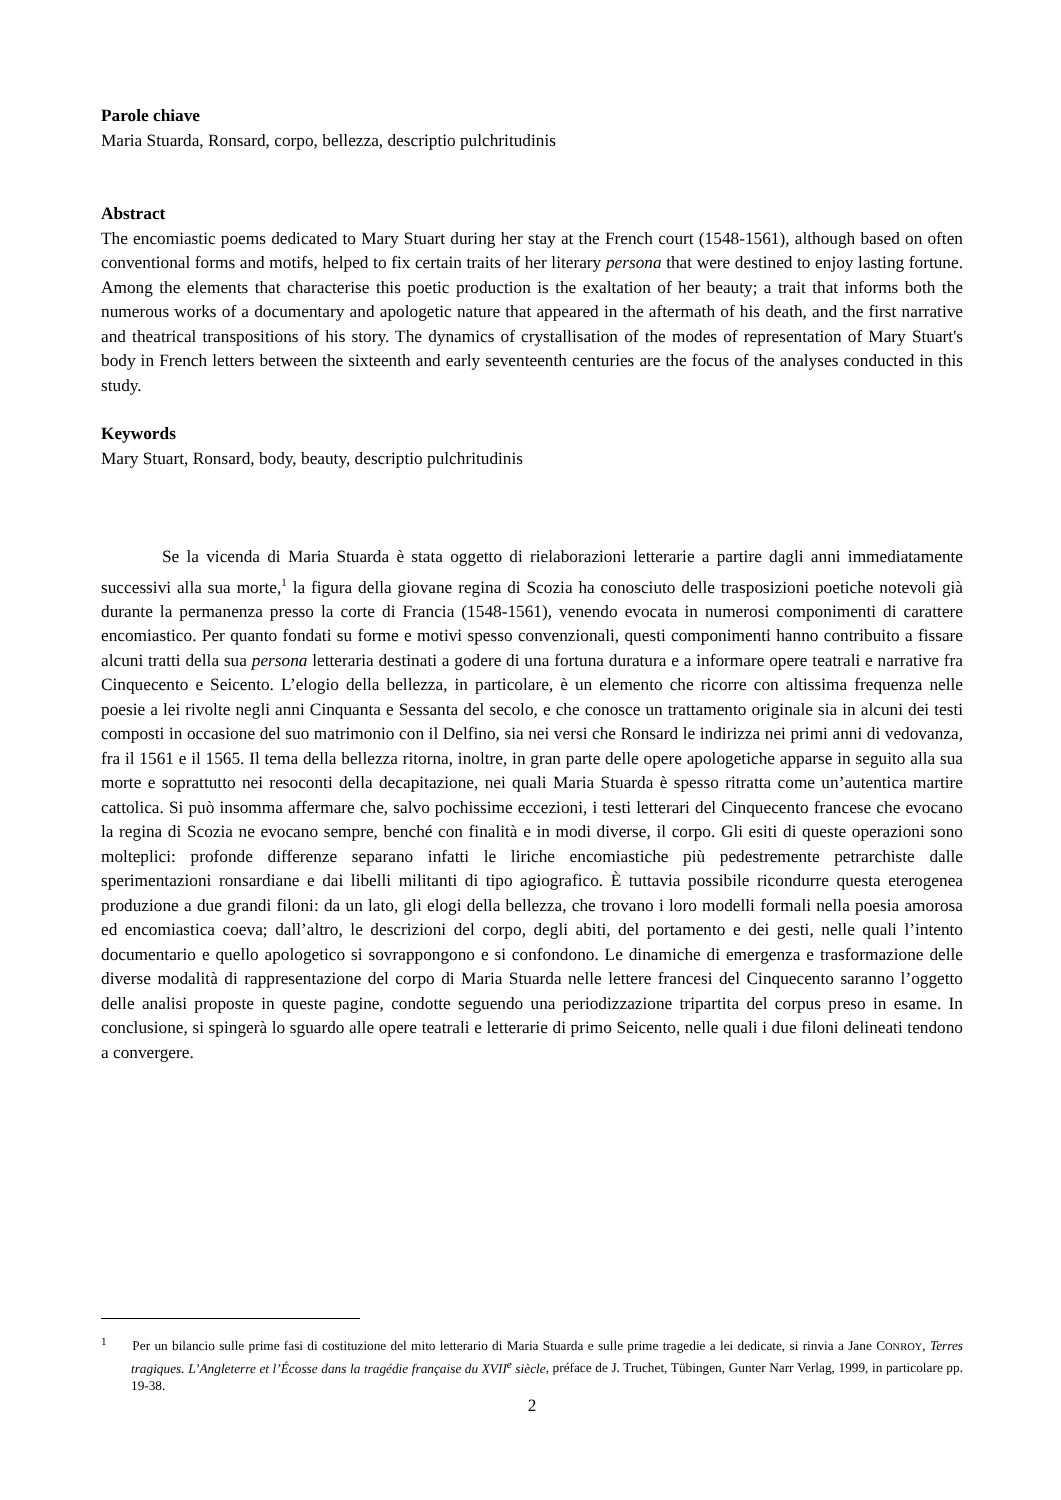Parole chiave
Maria Stuarda, Ronsard, corpo, bellezza, descriptio pulchritudinis
Abstract
The encomiastic poems dedicated to Mary Stuart during her stay at the French court (1548-1561), although based on often conventional forms and motifs, helped to fix certain traits of her literary persona that were destined to enjoy lasting fortune. Among the elements that characterise this poetic production is the exaltation of her beauty; a trait that informs both the numerous works of a documentary and apologetic nature that appeared in the aftermath of his death, and the first narrative and theatrical transpositions of his story. The dynamics of crystallisation of the modes of representation of Mary Stuart's body in French letters between the sixteenth and early seventeenth centuries are the focus of the analyses conducted in this study.
Keywords
Mary Stuart, Ronsard, body, beauty, descriptio pulchritudinis
Se la vicenda di Maria Stuarda è stata oggetto di rielaborazioni letterarie a partire dagli anni immediatamente successivi alla sua morte,<sup>1</sup> la figura della giovane regina di Scozia ha conosciuto delle trasposizioni poetiche notevoli già durante la permanenza presso la corte di Francia (1548-1561), venendo evocata in numerosi componimenti di carattere encomiastico. Per quanto fondati su forme e motivi spesso convenzionali, questi componimenti hanno contribuito a fissare alcuni tratti della sua persona letteraria destinati a godere di una fortuna duratura e a informare opere teatrali e narrative fra Cinquecento e Seicento. L’elogio della bellezza, in particolare, è un elemento che ricorre con altissima frequenza nelle poesie a lei rivolte negli anni Cinquanta e Sessanta del secolo, e che conosce un trattamento originale sia in alcuni dei testi composti in occasione del suo matrimonio con il Delfino, sia nei versi che Ronsard le indirizza nei primi anni di vedovanza, fra il 1561 e il 1565. Il tema della bellezza ritorna, inoltre, in gran parte delle opere apologetiche apparse in seguito alla sua morte e soprattutto nei resoconti della decapitazione, nei quali Maria Stuarda è spesso ritratta come un’autentica martire cattolica. Si può insomma affermare che, salvo pochissime eccezioni, i testi letterari del Cinquecento francese che evocano la regina di Scozia ne evocano sempre, benché con finalità e in modi diverse, il corpo. Gli esiti di queste operazioni sono molteplici: profonde differenze separano infatti le liriche encomiastiche più pedestremente petrarchiste dalle sperimentazioni ronsardiane e dai libelli militanti di tipo agiografico. È tuttavia possibile ricondurre questa eterogenea produzione a due grandi filoni: da un lato, gli elogi della bellezza, che trovano i loro modelli formali nella poesia amorosa ed encomiastica coeva; dall’altro, le descrizioni del corpo, degli abiti, del portamento e dei gesti, nelle quali l’intento documentario e quello apologetico si sovrappongono e si confondono. Le dinamiche di emergenza e trasformazione delle diverse modalità di rappresentazione del corpo di Maria Stuarda nelle lettere francesi del Cinquecento saranno l’oggetto delle analisi proposte in queste pagine, condotte seguendo una periodizzazione tripartita del corpus preso in esame. In conclusione, si spingerà lo sguardo alle opere teatrali e letterarie di primo Seicento, nelle quali i due filoni delineati tendono a convergere.
<sup>1</sup> Per un bilancio sulle prime fasi di costituzione del mito letterario di Maria Stuarda e sulle prime tragedie a lei dedicate, si rinvia a Jane CONROY, Terres tragiques. L’Angleterre et l’Écosse dans la tragédie française du XVII<sup>e</sup> siècle, préface de J. Truchet, Tübingen, Gunter Narr Verlag, 1999, in particolare pp. 19-38.
2